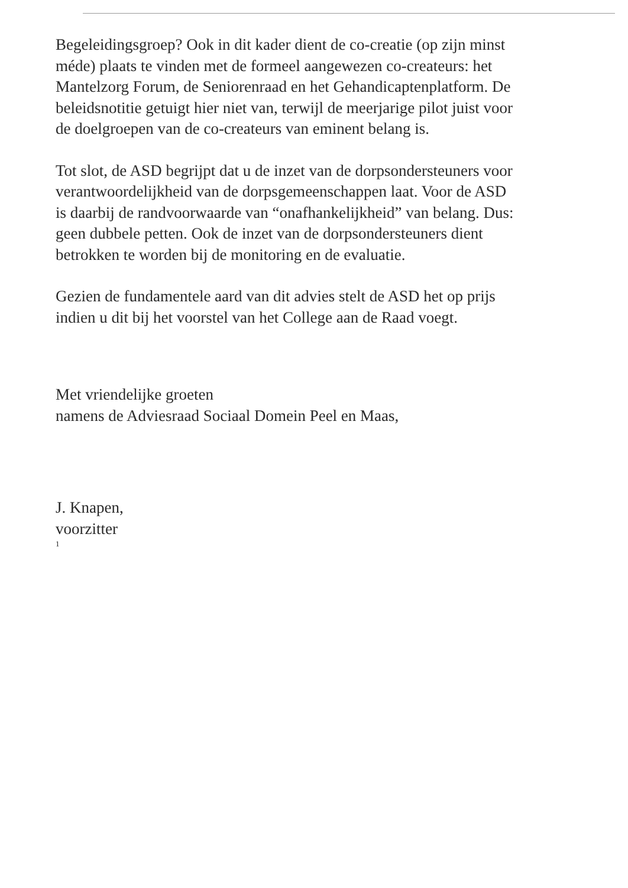Begeleidingsgroep? Ook in dit kader dient de co-creatie (op zijn minst méde) plaats te vinden met de formeel aangewezen co-createurs: het Mantelzorg Forum, de Seniorenraad en het Gehandicaptenplatform. De beleidsnotitie getuigt hier niet van, terwijl de meerjarige pilot juist voor de doelgroepen van de co-createurs van eminent belang is.
Tot slot, de ASD begrijpt dat u de inzet van de dorpsondersteuners voor verantwoordelijkheid van de dorpsgemeenschappen laat. Voor de ASD is daarbij de randvoorwaarde van “onafhankelijkheid” van belang. Dus: geen dubbele petten. Ook de inzet van de dorpsondersteuners dient betrokken te worden bij de monitoring en de evaluatie.
Gezien de fundamentele aard van dit advies stelt de ASD het op prijs indien u dit bij het voorstel van het College aan de Raad voegt.
Met vriendelijke groeten
namens de Adviesraad Sociaal Domein Peel en Maas,
J. Knapen,
voorzitter
1